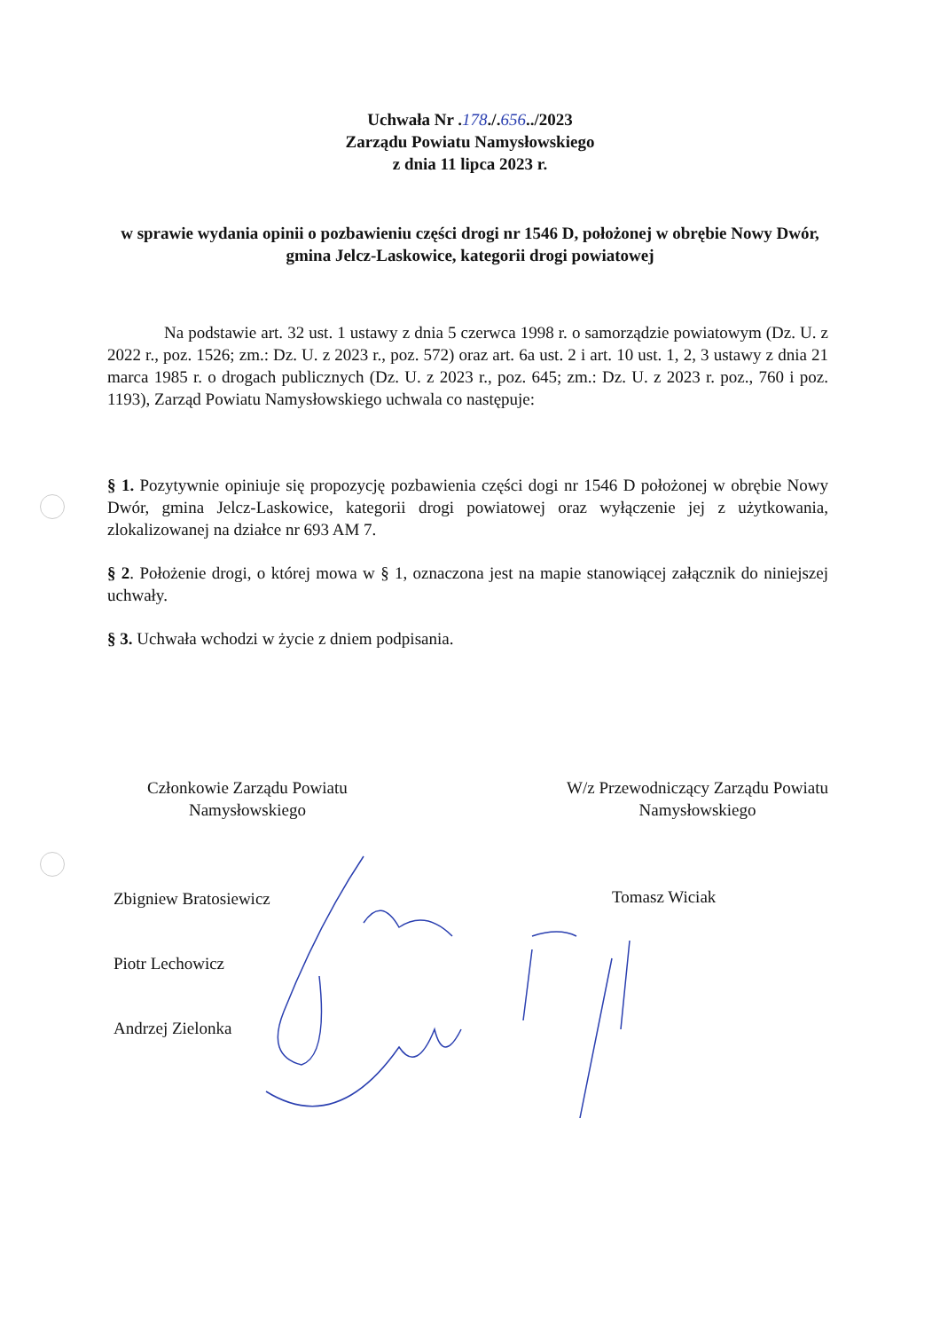Uchwała Nr .178./.656../2023
Zarządu Powiatu Namysłowskiego
z dnia 11 lipca 2023 r.
w sprawie wydania opinii o pozbawieniu części drogi nr 1546 D, położonej w obrębie Nowy Dwór, gmina Jelcz-Laskowice, kategorii drogi powiatowej
Na podstawie art. 32 ust. 1 ustawy z dnia 5 czerwca 1998 r. o samorządzie powiatowym (Dz. U. z 2022 r., poz. 1526; zm.: Dz. U. z 2023 r., poz. 572) oraz art. 6a ust. 2 i art. 10 ust. 1, 2, 3 ustawy z dnia 21 marca 1985 r. o drogach publicznych (Dz. U. z 2023 r., poz. 645; zm.: Dz. U. z 2023 r. poz., 760 i poz. 1193), Zarząd Powiatu Namysłowskiego uchwala co następuje:
§ 1. Pozytywnie opiniuje się propozycję pozbawienia części dogi nr 1546 D położonej w obrębie Nowy Dwór, gmina Jelcz-Laskowice, kategorii drogi powiatowej oraz wyłączenie jej z użytkowania, zlokalizowanej na działce nr 693 AM 7.
§ 2. Położenie drogi, o której mowa w § 1, oznaczona jest na mapie stanowiącej załącznik do niniejszej uchwały.
§ 3. Uchwała wchodzi w życie z dniem podpisania.
Członkowie Zarządu Powiatu
Namysłowskiego
W/z Przewodniczący Zarządu Powiatu
Namysłowskiego
Zbigniew Bratosiewicz
Piotr Lechowicz
Andrzej Zielonka
Tomasz Wiciak